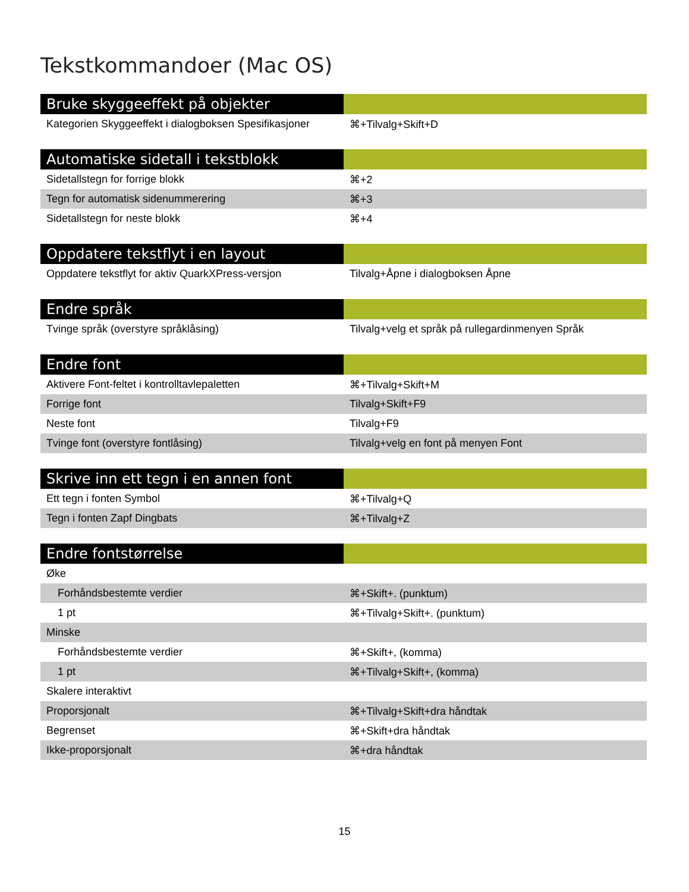Tekstkommandoer (Mac OS)
| Bruke skyggeeffekt på objekter | |
| --- | --- |
| Kategorien Skyggeeffekt i dialogboksen Spesifikasjoner | ⌘+Tilvalg+Skift+D |
| Automatiske sidetall i tekstblokk | |
| --- | --- |
| Sidetallstegn for forrige blokk | ⌘+2 |
| Tegn for automatisk sidenummerering | ⌘+3 |
| Sidetallstegn for neste blokk | ⌘+4 |
| Oppdatere tekstflyt i en layout | |
| --- | --- |
| Oppdatere tekstflyt for aktiv QuarkXPress-versjon | Tilvalg+Åpne i dialogboksen Åpne |
| Endre språk | |
| --- | --- |
| Tvinge språk (overstyre språklåsing) | Tilvalg+velg et språk på rullegardinmenyen Språk |
| Endre font | |
| --- | --- |
| Aktivere Font-feltet i kontrolltavlepaletten | ⌘+Tilvalg+Skift+M |
| Forrige font | Tilvalg+Skift+F9 |
| Neste font | Tilvalg+F9 |
| Tvinge font (overstyre fontlåsing) | Tilvalg+velg en font på menyen Font |
| Skrive inn ett tegn i en annen font | |
| --- | --- |
| Ett tegn i fonten Symbol | ⌘+Tilvalg+Q |
| Tegn i fonten Zapf Dingbats | ⌘+Tilvalg+Z |
| Endre fontstørrelse | |
| --- | --- |
| Øke | |
| Forhåndsbestemte verdier | ⌘+Skift+. (punktum) |
| 1 pt | ⌘+Tilvalg+Skift+. (punktum) |
| Minske | |
| Forhåndsbestemte verdier | ⌘+Skift+, (komma) |
| 1 pt | ⌘+Tilvalg+Skift+, (komma) |
| Skalere interaktivt | |
| Proporsjonalt | ⌘+Tilvalg+Skift+dra håndtak |
| Begrenset | ⌘+Skift+dra håndtak |
| Ikke-proporsjonalt | ⌘+dra håndtak |
15